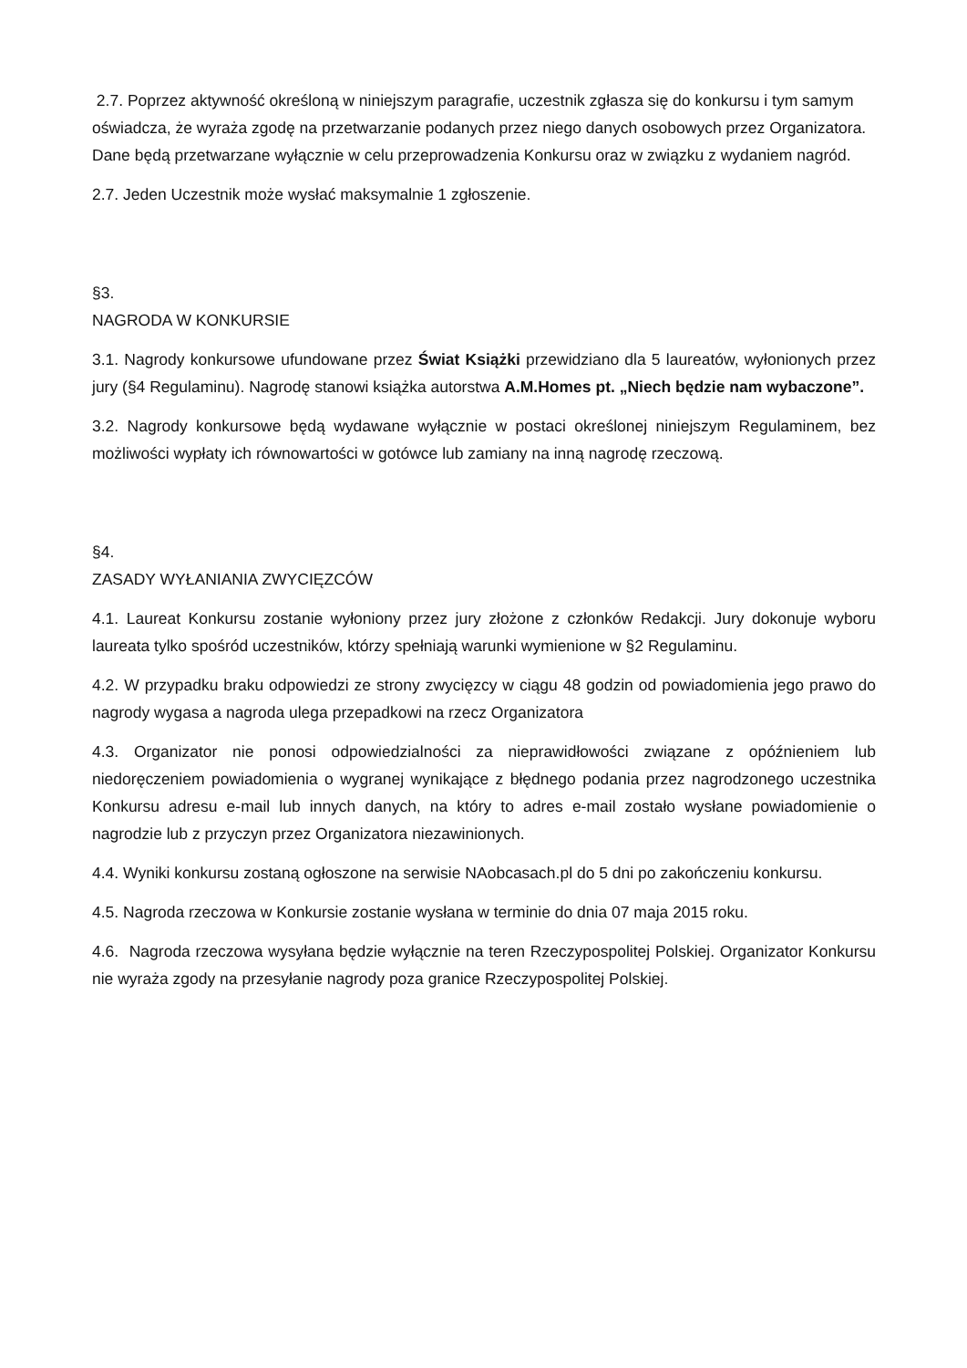2.7. Poprzez aktywność określoną w niniejszym paragrafie, uczestnik zgłasza się do konkursu i tym samym oświadcza, że wyraża zgodę na przetwarzanie podanych przez niego danych osobowych przez Organizatora. Dane będą przetwarzane wyłącznie w celu przeprowadzenia Konkursu oraz w związku z wydaniem nagród.
2.7. Jeden Uczestnik może wysłać maksymalnie 1 zgłoszenie.
§3.
NAGRODA W KONKURSIE
3.1. Nagrody konkursowe ufundowane przez Świat Książki przewidziano dla 5 laureatów, wyłonionych przez jury (§4 Regulaminu). Nagrodę stanowi książka autorstwa A.M.Homes pt. „Niech będzie nam wybaczone”.
3.2. Nagrody konkursowe będą wydawane wyłącznie w postaci określonej niniejszym Regulaminem, bez możliwości wypłaty ich równowartości w gotówce lub zamiany na inną nagrodę rzeczową.
§4.
ZASADY WYŁANIANIA ZWYCIĘZCÓW
4.1. Laureat Konkursu zostanie wyłoniony przez jury złożone z członków Redakcji. Jury dokonuje wyboru laureata tylko spośród uczestników, którzy spełniają warunki wymienione w §2 Regulaminu.
4.2. W przypadku braku odpowiedzi ze strony zwycięzcy w ciągu 48 godzin od powiadomienia jego prawo do nagrody wygasa a nagroda ulega przepadkowi na rzecz Organizatora
4.3. Organizator nie ponosi odpowiedzialności za nieprawidłowości związane z opóźnieniem lub niedoręczeniem powiadomienia o wygranej wynikające z błędnego podania przez nagrodzonego uczestnika Konkursu adresu e-mail lub innych danych, na który to adres e-mail zostało wysłane powiadomienie o nagrodzie lub z przyczyn przez Organizatora niezawinionych.
4.4. Wyniki konkursu zostaną ogłoszone na serwisie NAobcasach.pl do 5 dni po zakończeniu konkursu.
4.5. Nagroda rzeczowa w Konkursie zostanie wysłana w terminie do dnia 07 maja 2015 roku.
4.6. Nagroda rzeczowa wysyłana będzie wyłącznie na teren Rzeczypospolitej Polskiej. Organizator Konkursu nie wyraża zgody na przesyłanie nagrody poza granice Rzeczypospolitej Polskiej.